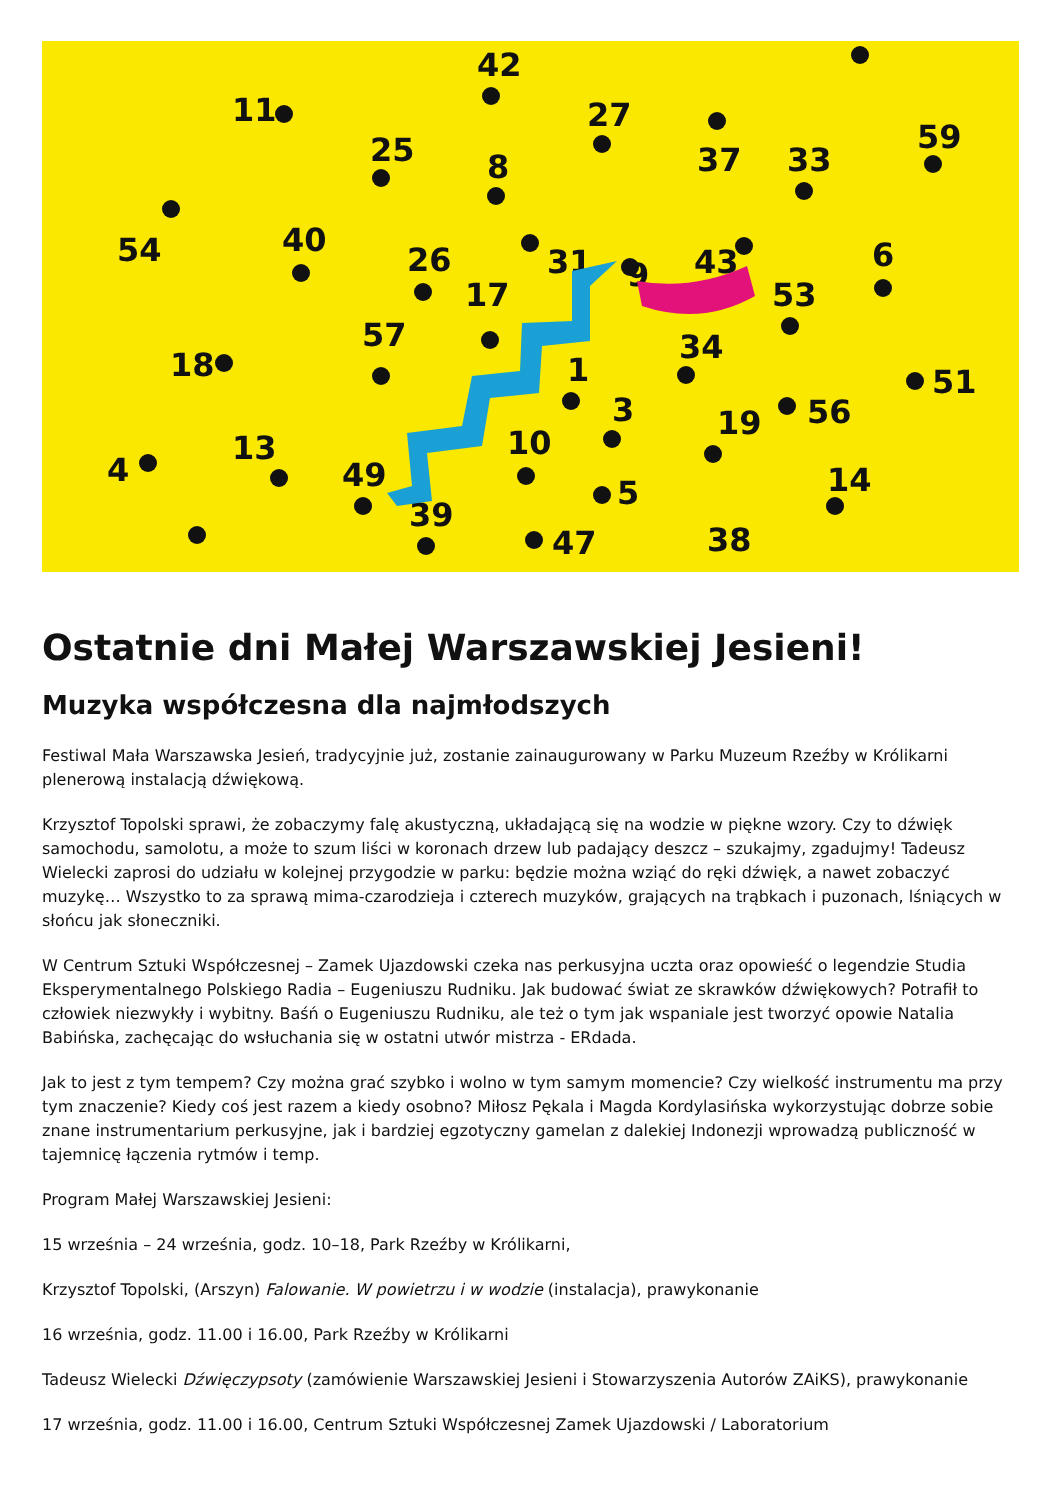42
11
27
59
25
8
37
33
54
31
9
43
40
26
17
6
53
57
34
18
1
51
3
56
19
10
13
4
49
5
14
39
47
38
Ostatnie dni Małej Warszawskiej Jesieni!
Muzyka współczesna dla najmłodszych
Festiwal Mała Warszawska Jesień, tradycyjnie już, zostanie zainaugurowany w Parku Muzeum Rzeźby w Królikarni plenerową instalacją dźwiękową.
Krzysztof Topolski sprawi, że zobaczymy falę akustyczną, układającą się na wodzie w piękne wzory. Czy to dźwięk samochodu, samolotu, a może to szum liści w koronach drzew lub padający deszcz – szukajmy, zgadujmy! Tadeusz Wielecki zaprosi do udziału w kolejnej przygodzie w parku: będzie można wziąć do ręki dźwięk, a nawet zobaczyć muzykę… Wszystko to za sprawą mima-czarodzieja i czterech muzyków, grających na trąbkach i puzonach, lśniących w słońcu jak słoneczniki.
W Centrum Sztuki Współczesnej – Zamek Ujazdowski czeka nas perkusyjna uczta oraz opowieść o legendzie Studia Eksperymentalnego Polskiego Radia – Eugeniuszu Rudniku. Jak budować świat ze skrawków dźwiękowych? Potrafił to człowiek niezwykły i wybitny. Baśń o Eugeniuszu Rudniku, ale też o tym jak wspaniale jest tworzyć opowie Natalia Babińska, zachęcając do wsłuchania się w ostatni utwór mistrza - ERdada.
Jak to jest z tym tempem? Czy można grać szybko i wolno w tym samym momencie? Czy wielkość instrumentu ma przy tym znaczenie? Kiedy coś jest razem a kiedy osobno? Miłosz Pękala i Magda Kordylasińska wykorzystując dobrze sobie znane instrumentarium perkusyjne, jak i bardziej egzotyczny gamelan z dalekiej Indonezji wprowadzą publiczność w tajemnicę łączenia rytmów i temp.
Program Małej Warszawskiej Jesieni:
15 września – 24 września, godz. 10–18, Park Rzeźby w Królikarni,
Krzysztof Topolski, (Arszyn) Falowanie. W powietrzu i w wodzie (instalacja), prawykonanie
16 września, godz. 11.00 i 16.00, Park Rzeźby w Królikarni
Tadeusz Wielecki Dźwięczypsoty (zamówienie Warszawskiej Jesieni i Stowarzyszenia Autorów ZAiKS), prawykonanie
17 września, godz. 11.00 i 16.00, Centrum Sztuki Współczesnej Zamek Ujazdowski / Laboratorium